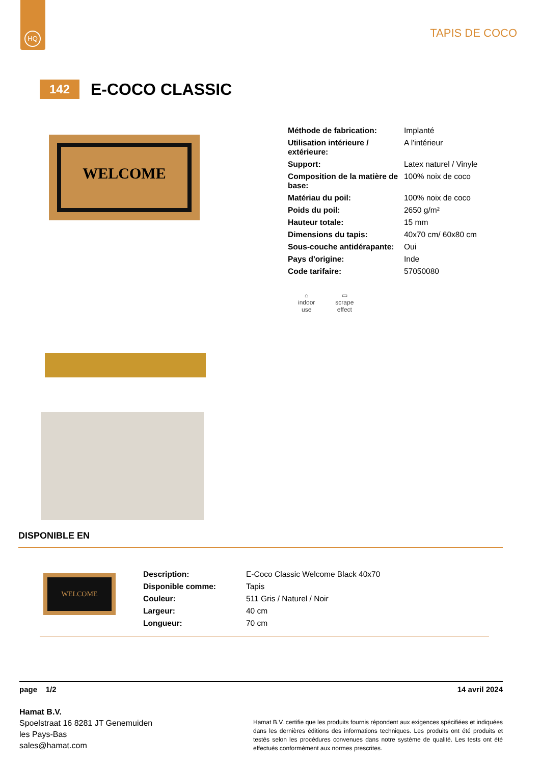HQ
TAPIS DE COCO
142
E-COCO CLASSIC
WELCOME
| Méthode de fabrication: | Implanté |
| Utilisation intérieure / extérieure: | A l'intérieur |
| Support: | Latex naturel / Vinyle |
| Composition de la matière de base: | 100% noix de coco |
| Matériau du poil: | 100% noix de coco |
| Poids du poil: | 2650 g/m² |
| Hauteur totale: | 15 mm |
| Dimensions du tapis: | 40x70 cm/ 60x80 cm |
| Sous-couche antidérapante: | Oui |
| Pays d'origine: | Inde |
| Code tarifaire: | 57050080 |
⌂
indoor
use
▭
scrape
effect
DISPONIBLE EN
WELCOME
| Description: | E-Coco Classic Welcome Black 40x70 |
| Disponible comme: | Tapis |
| Couleur: | 511 Gris / Naturel / Noir |
| Largeur: | 40 cm |
| Longueur: | 70 cm |
page 1/2 14 avril 2024
Hamat B.V.
Spoelstraat 16 8281 JT Genemuiden
les Pays-Bas
sales@hamat.com
Hamat B.V. certifie que les produits fournis répondent aux exigences spécifiées et indiquées dans les dernières éditions des informations techniques. Les produits ont été produits et testés selon les procédures convenues dans notre système de qualité. Les tests ont été effectués conformément aux normes prescrites.